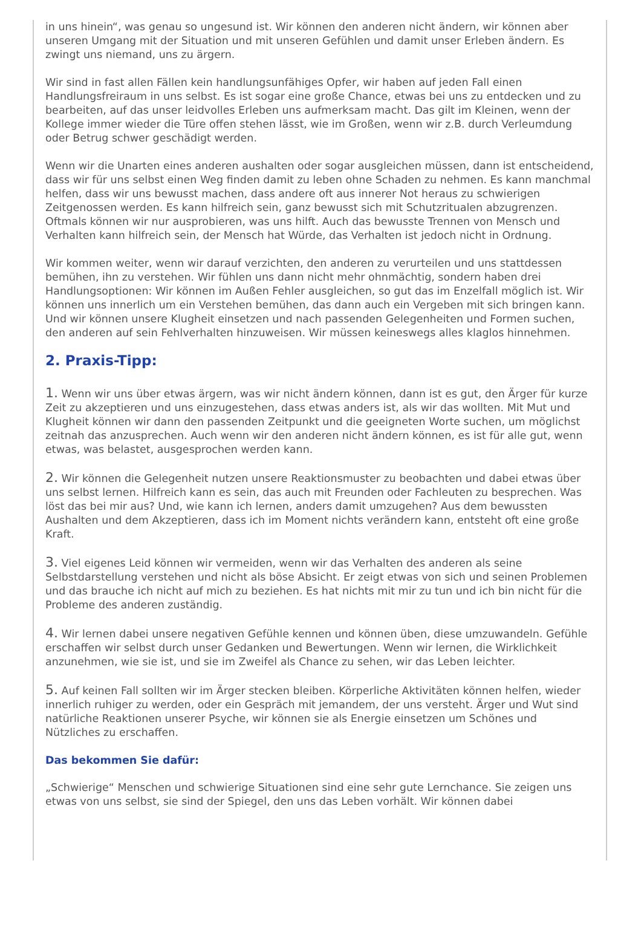in uns hinein“, was genau so ungesund ist. Wir können den anderen nicht ändern, wir können aber unseren Umgang mit der Situation und mit unseren Gefühlen und damit unser Erleben ändern. Es zwingt uns niemand, uns zu ärgern.
Wir sind in fast allen Fällen kein handlungsunfähiges Opfer, wir haben auf jeden Fall einen Handlungsfreiraum in uns selbst. Es ist sogar eine große Chance, etwas bei uns zu entdecken und zu bearbeiten, auf das unser leidvolles Erleben uns aufmerksam macht. Das gilt im Kleinen, wenn der Kollege immer wieder die Türe offen stehen lässt, wie im Großen, wenn wir z.B. durch Verleumdung oder Betrug schwer geschädigt werden.
Wenn wir die Unarten eines anderen aushalten oder sogar ausgleichen müssen, dann ist entscheidend, dass wir für uns selbst einen Weg finden damit zu leben ohne Schaden zu nehmen. Es kann manchmal helfen, dass wir uns bewusst machen, dass andere oft aus innerer Not heraus zu schwierigen Zeitgenossen werden. Es kann hilfreich sein, ganz bewusst sich mit Schutzritualen abzugrenzen. Oftmals können wir nur ausprobieren, was uns hilft. Auch das bewusste Trennen von Mensch und Verhalten kann hilfreich sein, der Mensch hat Würde, das Verhalten ist jedoch nicht in Ordnung.
Wir kommen weiter, wenn wir darauf verzichten, den anderen zu verurteilen und uns stattdessen bemühen, ihn zu verstehen. Wir fühlen uns dann nicht mehr ohnmächtig, sondern haben drei Handlungsoptionen: Wir können im Außen Fehler ausgleichen, so gut das im Enzelfall möglich ist. Wir können uns innerlich um ein Verstehen bemühen, das dann auch ein Vergeben mit sich bringen kann. Und wir können unsere Klugheit einsetzen und nach passenden Gelegenheiten und Formen suchen, den anderen auf sein Fehlverhalten hinzuweisen. Wir müssen keineswegs alles klaglos hinnehmen.
2. Praxis-Tipp:
1. Wenn wir uns über etwas ärgern, was wir nicht ändern können, dann ist es gut, den Ärger für kurze Zeit zu akzeptieren und uns einzugestehen, dass etwas anders ist, als wir das wollten. Mit Mut und Klugheit können wir dann den passenden Zeitpunkt und die geeigneten Worte suchen, um möglichst zeitnah das anzusprechen. Auch wenn wir den anderen nicht ändern können, es ist für alle gut, wenn etwas, was belastet, ausgesprochen werden kann.
2. Wir können die Gelegenheit nutzen unsere Reaktionsmuster zu beobachten und dabei etwas über uns selbst lernen. Hilfreich kann es sein, das auch mit Freunden oder Fachleuten zu besprechen. Was löst das bei mir aus? Und, wie kann ich lernen, anders damit umzugehen? Aus dem bewussten Aushalten und dem Akzeptieren, dass ich im Moment nichts verändern kann, entsteht oft eine große Kraft.
3. Viel eigenes Leid können wir vermeiden, wenn wir das Verhalten des anderen als seine Selbstdarstellung verstehen und nicht als böse Absicht. Er zeigt etwas von sich und seinen Problemen und das brauche ich nicht auf mich zu beziehen. Es hat nichts mit mir zu tun und ich bin nicht für die Probleme des anderen zuständig.
4. Wir lernen dabei unsere negativen Gefühle kennen und können üben, diese umzuwandeln. Gefühle erschaffen wir selbst durch unser Gedanken und Bewertungen. Wenn wir lernen, die Wirklichkeit anzunehmen, wie sie ist, und sie im Zweifel als Chance zu sehen, wir das Leben leichter.
5. Auf keinen Fall sollten wir im Ärger stecken bleiben. Körperliche Aktivitäten können helfen, wieder innerlich ruhiger zu werden, oder ein Gespräch mit jemandem, der uns versteht. Ärger und Wut sind natürliche Reaktionen unserer Psyche, wir können sie als Energie einsetzen um Schönes und Nützliches zu erschaffen.
Das bekommen Sie dafür:
„Schwierige“ Menschen und schwierige Situationen sind eine sehr gute Lernchance. Sie zeigen uns etwas von uns selbst, sie sind der Spiegel, den uns das Leben vorhält. Wir können dabei